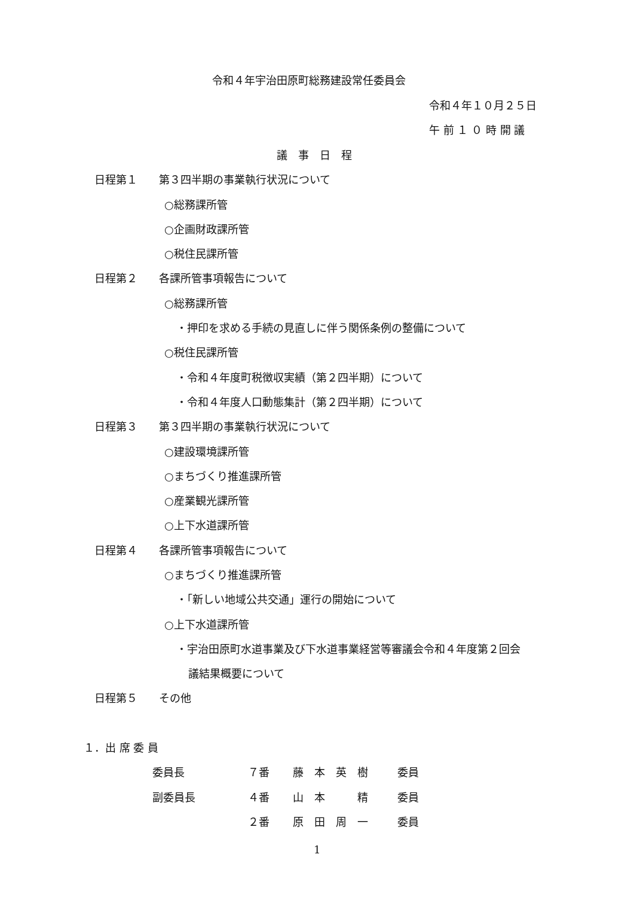令和４年宇治田原町総務建設常任委員会
令和４年１０月２５日
午 前 １ ０ 時 開 議
議　事　日　程
日程第１　　第３四半期の事業執行状況について
○総務課所管
○企画財政課所管
○税住民課所管
日程第２　　各課所管事項報告について
○総務課所管
・押印を求める手続の見直しに伴う関係条例の整備について
○税住民課所管
・令和４年度町税徴収実績（第２四半期）について
・令和４年度人口動態集計（第２四半期）について
日程第３　　第３四半期の事業執行状況について
○建設環境課所管
○まちづくり推進課所管
○産業観光課所管
○上下水道課所管
日程第４　　各課所管事項報告について
○まちづくり推進課所管
・「新しい地域公共交通」運行の開始について
○上下水道課所管
・宇治田原町水道事業及び下水道事業経営等審議会令和４年度第２回会
議結果概要について
日程第５　　その他
１．出 席 委 員
委員長 ７番 藤　本　英　樹 委員
副委員長 ４番 山　本　　　精 委員
２番 原　田　周　一 委員
1